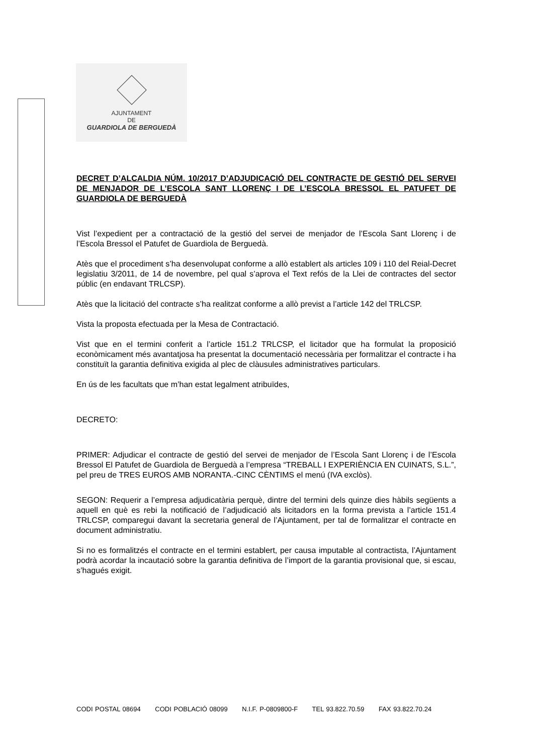AJUNTAMENT
DE
GUARDIOLA DE BERGUEDÀ
DECRET D’ALCALDIA NÚM. 10/2017 D’ADJUDICACIÓ DEL CONTRACTE DE GESTIÓ DEL SERVEI DE MENJADOR DE L’ESCOLA SANT LLORENÇ I DE L’ESCOLA BRESSOL EL PATUFET DE GUARDIOLA DE BERGUEDÀ
Vist l’expedient per a contractació de la gestió del servei de menjador de l’Escola Sant Llorenç i de l’Escola Bressol el Patufet de Guardiola de Berguedà.
Atès que el procediment s’ha desenvolupat conforme a allò establert als articles 109 i 110 del Reial-Decret legislatiu 3/2011, de 14 de novembre, pel qual s’aprova el Text refós de la Llei de contractes del sector públic (en endavant TRLCSP).
Atès que la licitació del contracte s’ha realitzat conforme a allò previst a l’article 142 del TRLCSP.
Vista la proposta efectuada per la Mesa de Contractació.
Vist que en el termini conferit a l’article 151.2 TRLCSP, el licitador que ha formulat la proposició econòmicament més avantatjosa ha presentat la documentació necessària per formalitzar el contracte i ha constituït la garantia definitiva exigida al plec de clàusules administratives particulars.
En ús de les facultats que m’han estat legalment atribuïdes,
DECRETO:
PRIMER: Adjudicar el contracte de gestió del servei de menjador de l’Escola Sant Llorenç i de l’Escola Bressol El Patufet de Guardiola de Berguedà a l’empresa “TREBALL I EXPERIÈNCIA EN CUINATS, S.L.”, pel preu de TRES EUROS AMB NORANTA.-CINC CÈNTIMS el menú (IVA exclòs).
SEGON: Requerir a l’empresa adjudicatària perquè, dintre del termini dels quinze dies hàbils següents a aquell en què es rebi la notificació de l’adjudicació als licitadors en la forma prevista a l’article 151.4 TRLCSP, comparegui davant la secretaria general de l’Ajuntament, per tal de formalitzar el contracte en document administratiu.
Si no es formalitzés el contracte en el termini establert, per causa imputable al contractista, l’Ajuntament podrà acordar la incautació sobre la garantia definitiva de l’import de la garantia provisional que, si escau, s’hagués exigit.
CODI POSTAL 08694 CODI POBLACIÓ 08099 N.I.F. P-0809800-F TEL 93.822.70.59 FAX 93.822.70.24